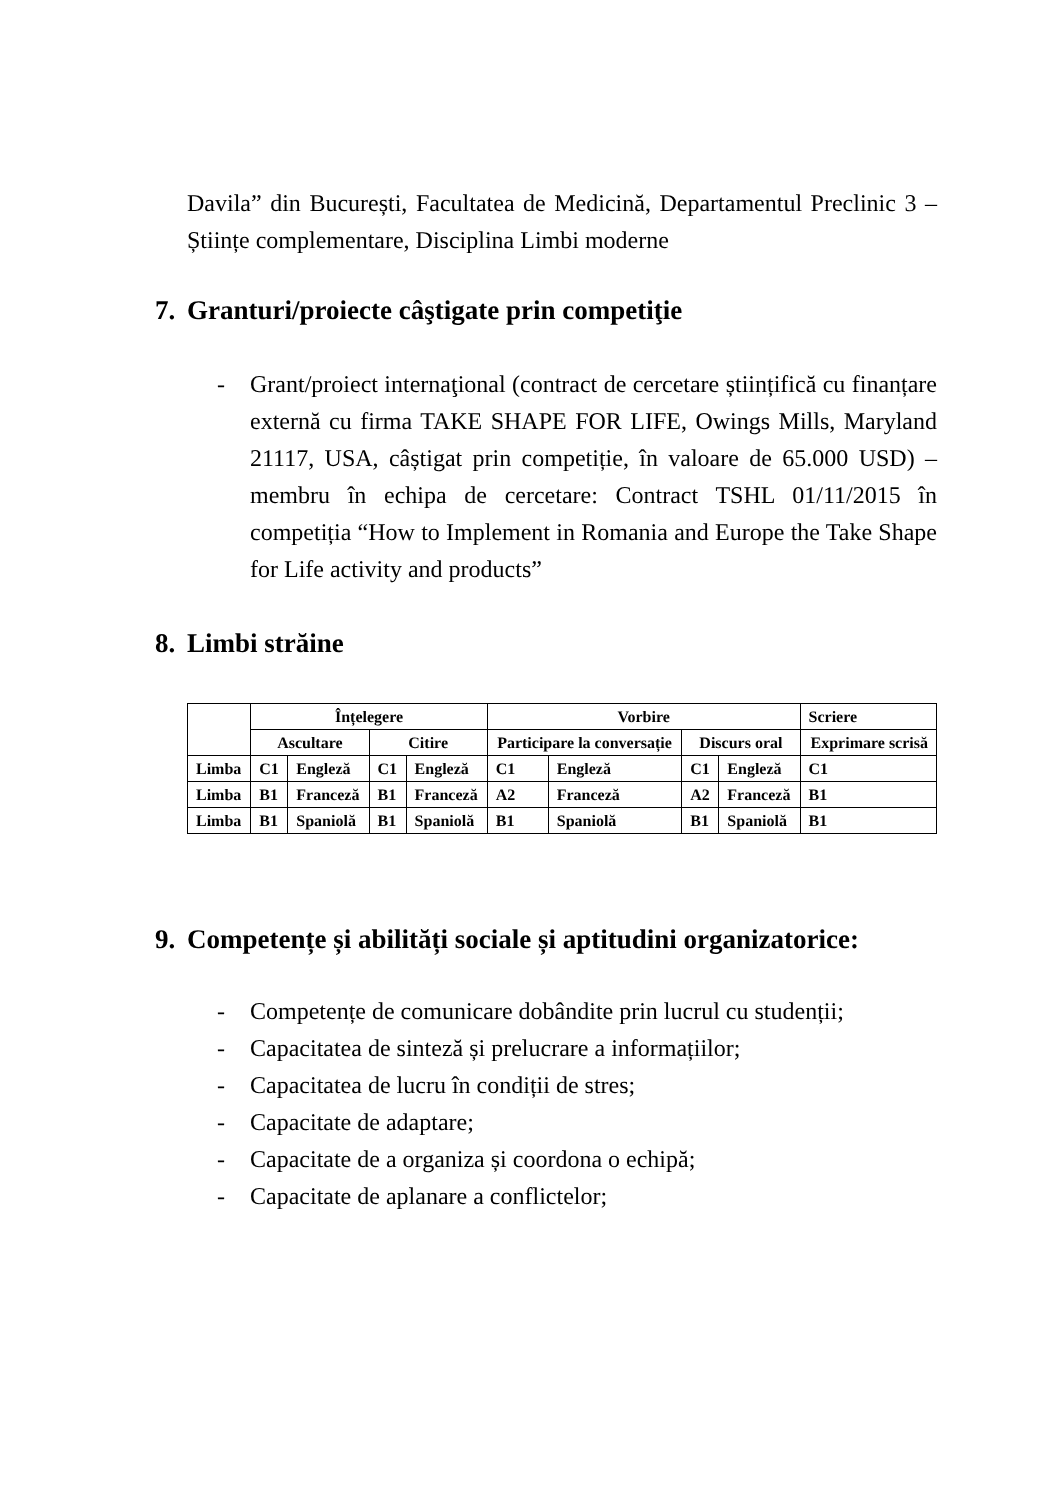Davila” din București, Facultatea de Medicină, Departamentul Preclinic 3 – Științe complementare, Disciplina Limbi moderne
7. Granturi/proiecte câştigate prin competiţie
- Grant/proiect internaţional (contract de cercetare științifică cu finanțare externă cu firma TAKE SHAPE FOR LIFE, Owings Mills, Maryland 21117, USA, câștigat prin competiție, în valoare de 65.000 USD) – membru în echipa de cercetare: Contract TSHL 01/11/2015 în competiția “How to Implement in Romania and Europe the Take Shape for Life activity and products”
8. Limbi străine
| | Înțelegere | | | | Vorbire | | | | Scriere |
| | Ascultare | | Citire | | Participare la conversație | | Discurs oral | | Exprimare scrisă |
| Limba | C1 | Engleză | C1 | Engleză | C1 | Engleză | C1 | Engleză | C1 |
| Limba | B1 | Franceză | B1 | Franceză | A2 | Franceză | A2 | Franceză | B1 |
| Limba | B1 | Spaniolă | B1 | Spaniolă | B1 | Spaniolă | B1 | Spaniolă | B1 |
9. Competențe și abilități sociale și aptitudini organizatorice:
- Competențe de comunicare dobândite prin lucrul cu studenții;
- Capacitatea de sinteză și prelucrare a informațiilor;
- Capacitatea de lucru în condiții de stres;
- Capacitate de adaptare;
- Capacitate de a organiza și coordona o echipă;
- Capacitate de aplanare a conflictelor;